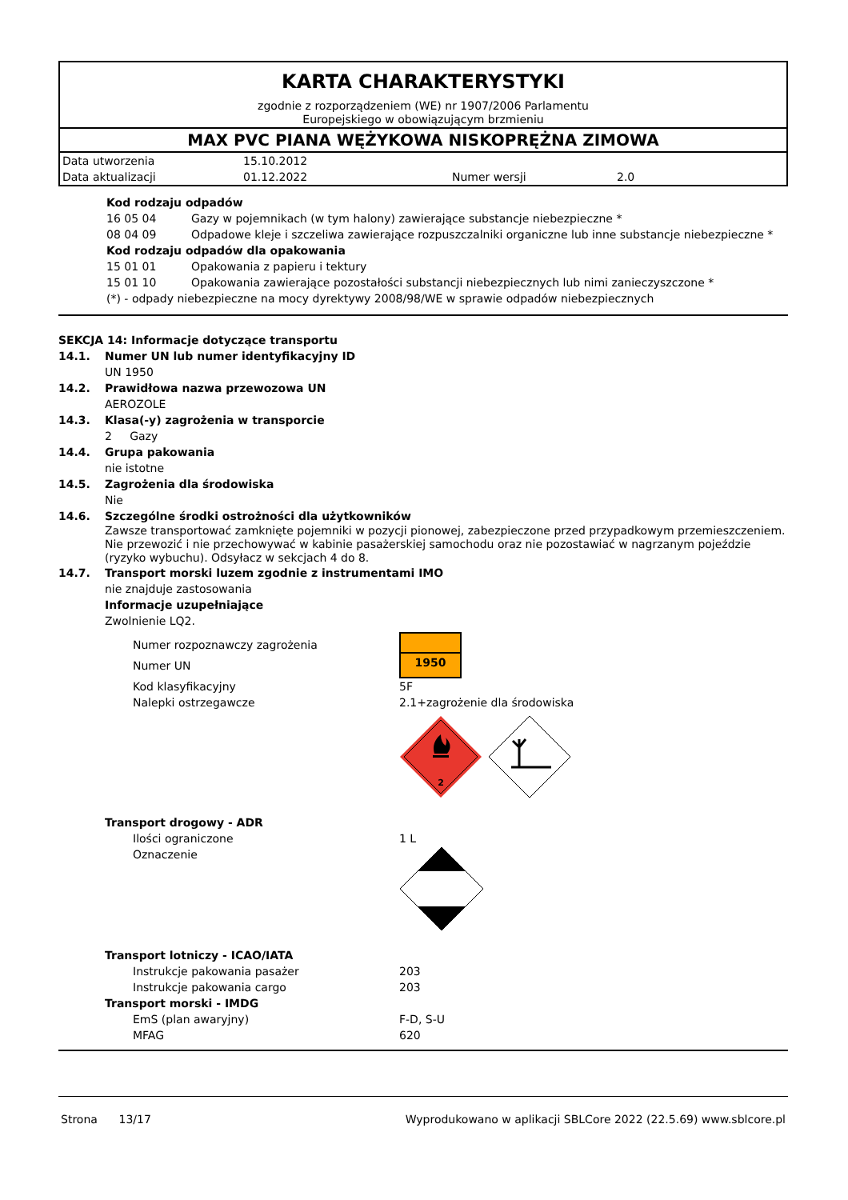KARTA CHARAKTERYSTYKI
zgodnie z rozporządzeniem (WE) nr 1907/2006 Parlamentu
Europejskiego w obowiązującym brzmieniu
MAX PVC PIANA WĘŻYKOWA NISKOPRĘŻNA ZIMOWA
| Data utworzenia | 15.10.2012 | | |
| Data aktualizacji | 01.12.2022 | Numer wersji | 2.0 |
Kod rodzaju odpadów
16 05 04 Gazy w pojemnikach (w tym halony) zawierające substancje niebezpieczne *
08 04 09 Odpadowe kleje i szczeliwa zawierające rozpuszczalniki organiczne lub inne substancje niebezpieczne *
Kod rodzaju odpadów dla opakowania
15 01 01 Opakowania z papieru i tektury
15 01 10 Opakowania zawierające pozostałości substancji niebezpiecznych lub nimi zanieczyszczone *
(*) - odpady niebezpieczne na mocy dyrektywy 2008/98/WE w sprawie odpadów niebezpiecznych
SEKCJA 14: Informacje dotyczące transportu
14.1. Numer UN lub numer identyfikacyjny ID
UN 1950
14.2. Prawidłowa nazwa przewozowa UN
AEROZOLE
14.3. Klasa(-y) zagrożenia w transporcie
2 Gazy
14.4. Grupa pakowania
nie istotne
14.5. Zagrożenia dla środowiska
Nie
14.6. Szczególne środki ostrożności dla użytkowników
Zawsze transportować zamknięte pojemniki w pozycji pionowej, zabezpieczone przed przypadkowym przemieszczeniem. Nie przewozić i nie przechowywać w kabinie pasażerskiej samochodu oraz nie pozostawiać w nagrzanym pojeździe (ryzyko wybuchu). Odsyłacz w sekcjach 4 do 8.
14.7. Transport morski luzem zgodnie z instrumentami IMO
nie znajduje zastosowania
Informacje uzupełniające
Zwolnienie LQ2.
Numer rozpoznawczy zagrożenia
Numer UN
1950
Kod klasyfikacyjny 5F
Nalepki ostrzegawcze 2.1+zagrożenie dla środowiska
2
Transport drogowy - ADR
Ilości ograniczone 1 L
Oznaczenie
Transport lotniczy - ICAO/IATA
Instrukcje pakowania pasażer 203
Instrukcje pakowania cargo 203
Transport morski - IMDG
EmS (plan awaryjny) F-D, S-U
MFAG 620
Strona 13/17 Wyprodukowano w aplikacji SBLCore 2022 (22.5.69) www.sblcore.pl